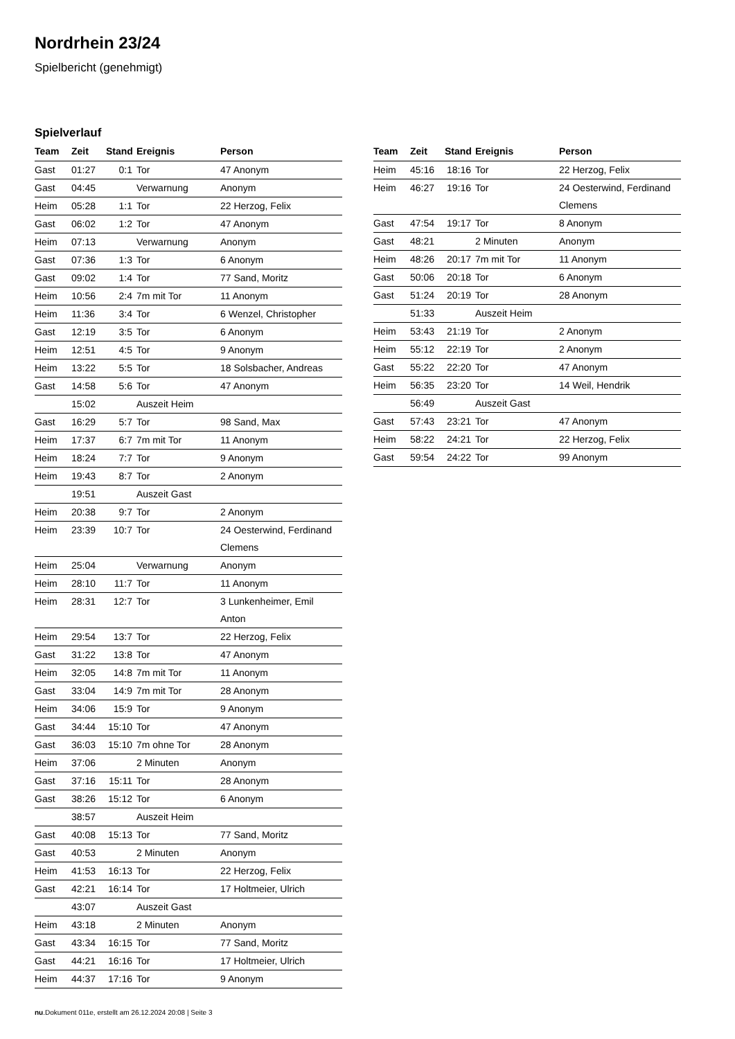Nordrhein 23/24
Spielbericht (genehmigt)
Spielverlauf
| Team | Zeit | Stand | Ereignis | Person |
| --- | --- | --- | --- | --- |
| Gast | 01:27 | 0:1 | Tor | 47 Anonym |
| Gast | 04:45 | | Verwarnung | Anonym |
| Heim | 05:28 | 1:1 | Tor | 22 Herzog, Felix |
| Gast | 06:02 | 1:2 | Tor | 47 Anonym |
| Heim | 07:13 | | Verwarnung | Anonym |
| Gast | 07:36 | 1:3 | Tor | 6 Anonym |
| Gast | 09:02 | 1:4 | Tor | 77 Sand, Moritz |
| Heim | 10:56 | 2:4 | 7m mit Tor | 11 Anonym |
| Heim | 11:36 | 3:4 | Tor | 6 Wenzel, Christopher |
| Gast | 12:19 | 3:5 | Tor | 6 Anonym |
| Heim | 12:51 | 4:5 | Tor | 9 Anonym |
| Heim | 13:22 | 5:5 | Tor | 18 Solsbacher, Andreas |
| Gast | 14:58 | 5:6 | Tor | 47 Anonym |
| | 15:02 | | Auszeit Heim | |
| Gast | 16:29 | 5:7 | Tor | 98 Sand, Max |
| Heim | 17:37 | 6:7 | 7m mit Tor | 11 Anonym |
| Heim | 18:24 | 7:7 | Tor | 9 Anonym |
| Heim | 19:43 | 8:7 | Tor | 2 Anonym |
| | 19:51 | | Auszeit Gast | |
| Heim | 20:38 | 9:7 | Tor | 2 Anonym |
| Heim | 23:39 | 10:7 | Tor | 24 Oesterwind, Ferdinand Clemens |
| Heim | 25:04 | | Verwarnung | Anonym |
| Heim | 28:10 | 11:7 | Tor | 11 Anonym |
| Heim | 28:31 | 12:7 | Tor | 3 Lunkenheimer, Emil Anton |
| Heim | 29:54 | 13:7 | Tor | 22 Herzog, Felix |
| Gast | 31:22 | 13:8 | Tor | 47 Anonym |
| Heim | 32:05 | 14:8 | 7m mit Tor | 11 Anonym |
| Gast | 33:04 | 14:9 | 7m mit Tor | 28 Anonym |
| Heim | 34:06 | 15:9 | Tor | 9 Anonym |
| Gast | 34:44 | 15:10 | Tor | 47 Anonym |
| Gast | 36:03 | 15:10 | 7m ohne Tor | 28 Anonym |
| Heim | 37:06 | | 2 Minuten | Anonym |
| Gast | 37:16 | 15:11 | Tor | 28 Anonym |
| Gast | 38:26 | 15:12 | Tor | 6 Anonym |
| | 38:57 | | Auszeit Heim | |
| Gast | 40:08 | 15:13 | Tor | 77 Sand, Moritz |
| Gast | 40:53 | | 2 Minuten | Anonym |
| Heim | 41:53 | 16:13 | Tor | 22 Herzog, Felix |
| Gast | 42:21 | 16:14 | Tor | 17 Holtmeier, Ulrich |
| | 43:07 | | Auszeit Gast | |
| Heim | 43:18 | | 2 Minuten | Anonym |
| Gast | 43:34 | 16:15 | Tor | 77 Sand, Moritz |
| Gast | 44:21 | 16:16 | Tor | 17 Holtmeier, Ulrich |
| Heim | 44:37 | 17:16 | Tor | 9 Anonym |
| Team | Zeit | Stand | Ereignis | Person |
| --- | --- | --- | --- | --- |
| Heim | 45:16 | 18:16 | Tor | 22 Herzog, Felix |
| Heim | 46:27 | 19:16 | Tor | 24 Oesterwind, Ferdinand Clemens |
| Gast | 47:54 | 19:17 | Tor | 8 Anonym |
| Gast | 48:21 | | 2 Minuten | Anonym |
| Heim | 48:26 | 20:17 | 7m mit Tor | 11 Anonym |
| Gast | 50:06 | 20:18 | Tor | 6 Anonym |
| Gast | 51:24 | 20:19 | Tor | 28 Anonym |
| | 51:33 | | Auszeit Heim | |
| Heim | 53:43 | 21:19 | Tor | 2 Anonym |
| Heim | 55:12 | 22:19 | Tor | 2 Anonym |
| Gast | 55:22 | 22:20 | Tor | 47 Anonym |
| Heim | 56:35 | 23:20 | Tor | 14 Weil, Hendrik |
| | 56:49 | | Auszeit Gast | |
| Gast | 57:43 | 23:21 | Tor | 47 Anonym |
| Heim | 58:22 | 24:21 | Tor | 22 Herzog, Felix |
| Gast | 59:54 | 24:22 | Tor | 99 Anonym |
nu.Dokument 011e, erstellt am 26.12.2024 20:08 | Seite 3